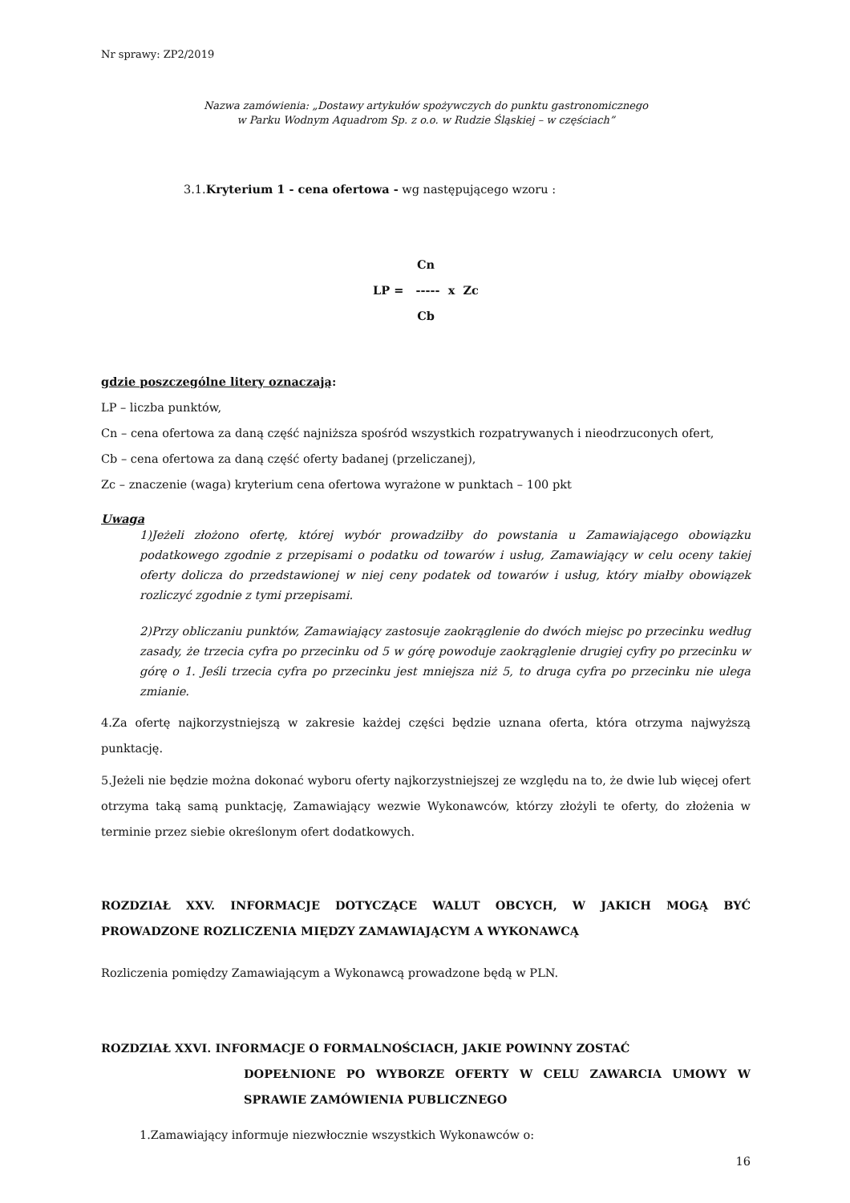Nr sprawy: ZP2/2019
Nazwa zamówienia: „Dostawy artykułów spożywczych do punktu gastronomicznego
w Parku Wodnym Aquadrom Sp. z o.o. w Rudzie Śląskiej – w częściach”
3.1.Kryterium 1 - cena ofertowa - wg następującego wzoru :
Cn
LP = ----- x Zc
Cb
gdzie poszczególne litery oznaczają:
LP – liczba punktów,
Cn – cena ofertowa za daną część najniższa spośród wszystkich rozpatrywanych i nieodrzuconych ofert,
Cb – cena ofertowa za daną część oferty badanej (przeliczanej),
Zc – znaczenie (waga) kryterium cena ofertowa wyrażone w punktach – 100 pkt
Uwaga
1)Jeżeli złożono ofertę, której wybór prowadziłby do powstania u Zamawiającego obowiązku podatkowego zgodnie z przepisami o podatku od towarów i usług, Zamawiający w celu oceny takiej oferty dolicza do przedstawionej w niej ceny podatek od towarów i usług, który miałby obowiązek rozliczyć zgodnie z tymi przepisami.
2)Przy obliczaniu punktów, Zamawiający zastosuje zaokrąglenie do dwóch miejsc po przecinku według zasady, że trzecia cyfra po przecinku od 5 w górę powoduje zaokrąglenie drugiej cyfry po przecinku w górę o 1. Jeśli trzecia cyfra po przecinku jest mniejsza niż 5, to druga cyfra po przecinku nie ulega zmianie.
4.Za ofertę najkorzystniejszą w zakresie każdej części będzie uznana oferta, która otrzyma najwyższą punktację.
5.Jeżeli nie będzie można dokonać wyboru oferty najkorzystniejszej ze względu na to, że dwie lub więcej ofert otrzyma taką samą punktację, Zamawiający wezwie Wykonawców, którzy złożyli te oferty, do złożenia w terminie przez siebie określonym ofert dodatkowych.
ROZDZIAŁ XXV. INFORMACJE DOTYCZĄCE WALUT OBCYCH, W JAKICH MOGĄ BYĆ PROWADZONE ROZLICZENIA MIĘDZY ZAMAWIAJĄCYM A WYKONAWCĄ
Rozliczenia pomiędzy Zamawiającym a Wykonawcą prowadzone będą w PLN.
ROZDZIAŁ XXVI. INFORMACJE O FORMALNOŚCIACH, JAKIE POWINNY ZOSTAĆ
DOPEŁNIONE PO WYBORZE OFERTY W CELU ZAWARCIA UMOWY W SPRAWIE ZAMÓWIENIA PUBLICZNEGO
1.Zamawiający informuje niezwłocznie wszystkich Wykonawców o:
16